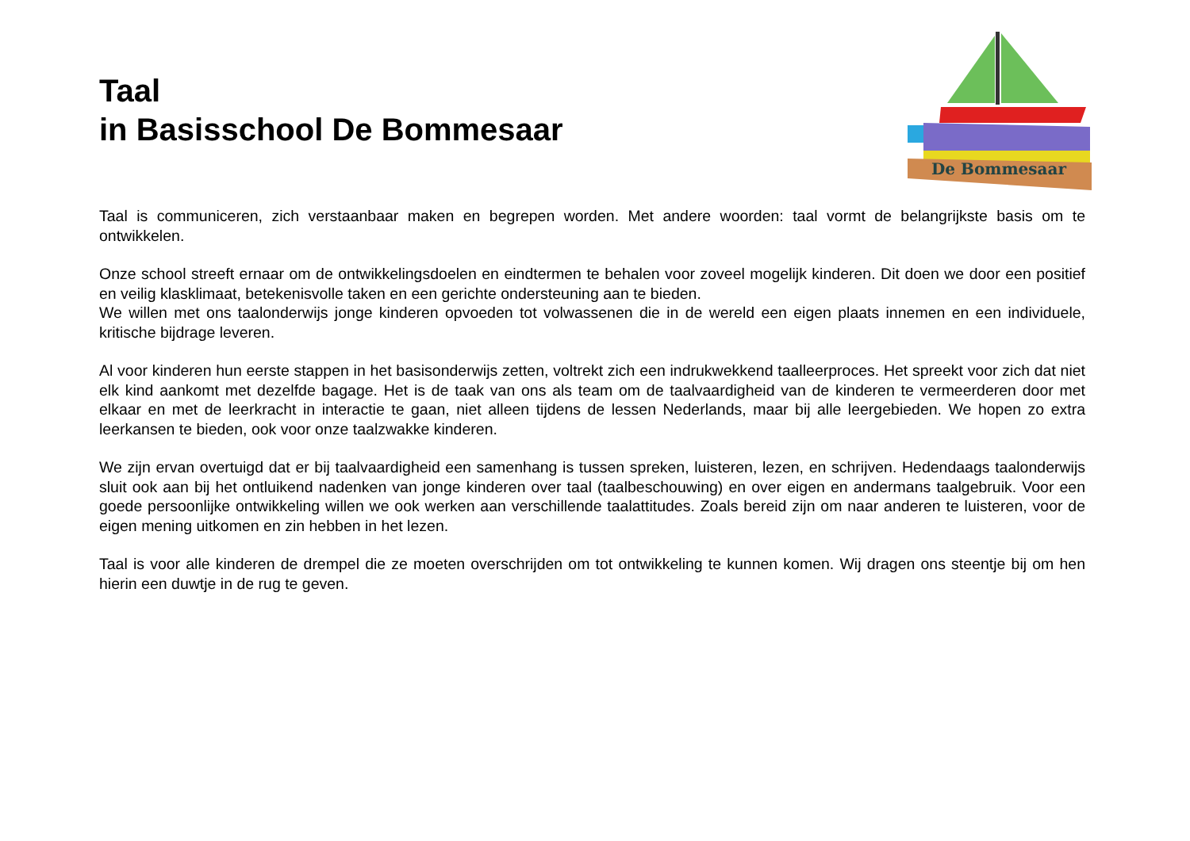Taal
in Basisschool De Bommesaar
De Bommesaar
Taal is communiceren, zich verstaanbaar maken en begrepen worden. Met andere woorden: taal vormt de belangrijkste basis om te ontwikkelen.
Onze school streeft ernaar om de ontwikkelingsdoelen en eindtermen te behalen voor zoveel mogelijk kinderen. Dit doen we door een positief en veilig klasklimaat, betekenisvolle taken en een gerichte ondersteuning aan te bieden.
We willen met ons taalonderwijs jonge kinderen opvoeden tot volwassenen die in de wereld een eigen plaats innemen en een individuele, kritische bijdrage leveren.
Al voor kinderen hun eerste stappen in het basisonderwijs zetten, voltrekt zich een indrukwekkend taalleerproces. Het spreekt voor zich dat niet elk kind aankomt met dezelfde bagage. Het is de taak van ons als team om de taalvaardigheid van de kinderen te vermeerderen door met elkaar en met de leerkracht in interactie te gaan, niet alleen tijdens de lessen Nederlands, maar bij alle leergebieden. We hopen zo extra leerkansen te bieden, ook voor onze taalzwakke kinderen.
We zijn ervan overtuigd dat er bij taalvaardigheid een samenhang is tussen spreken, luisteren, lezen, en schrijven. Hedendaags taalonderwijs sluit ook aan bij het ontluikend nadenken van jonge kinderen over taal (taalbeschouwing) en over eigen en andermans taalgebruik. Voor een goede persoonlijke ontwikkeling willen we ook werken aan verschillende taalattitudes. Zoals bereid zijn om naar anderen te luisteren, voor de eigen mening uitkomen en zin hebben in het lezen.
Taal is voor alle kinderen de drempel die ze moeten overschrijden om tot ontwikkeling te kunnen komen. Wij dragen ons steentje bij om hen hierin een duwtje in de rug te geven.